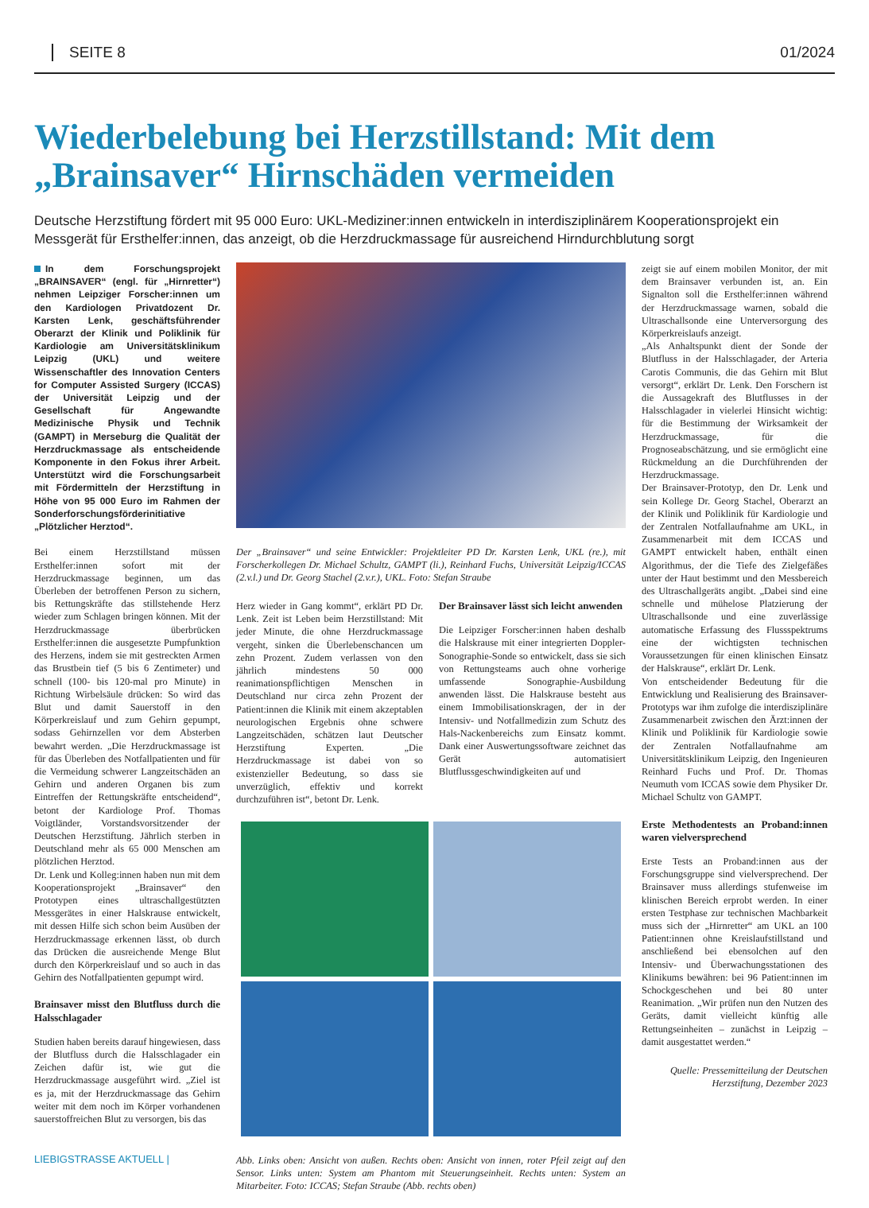SEITE 8 01/2024
Wiederbelebung bei Herzstillstand: Mit dem „Brainsaver“ Hirnschäden vermeiden
Deutsche Herzstiftung fördert mit 95 000 Euro: UKL-Mediziner:innen entwickeln in interdisziplinärem Kooperationsprojekt ein Messgerät für Ersthelfer:innen, das anzeigt, ob die Herzdruckmassage für ausreichend Hirndurchblutung sorgt
In dem Forschungsprojekt „BRAINSAVER“ (engl. für „Hirnretter“) nehmen Leipziger Forscher:innen um den Kardiologen Privatdozent Dr. Karsten Lenk, geschäftsführender Oberarzt der Klinik und Poliklinik für Kardiologie am Universitätsklinikum Leipzig (UKL) und weitere Wissenschaftler des Innovation Centers for Computer Assisted Surgery (ICCAS) der Universität Leipzig und der Gesellschaft für Angewandte Medizinische Physik und Technik (GAMPT) in Merseburg die Qualität der Herzdruckmassage als entscheidende Komponente in den Fokus ihrer Arbeit. Unterstützt wird die Forschungsarbeit mit Fördermitteln der Herzstiftung in Höhe von 95 000 Euro im Rahmen der Sonderforschungsförderinitiative „Plötzlicher Herztod“.
Bei einem Herzstillstand müssen Ersthelfer:innen sofort mit der Herzdruckmassage beginnen, um das Überleben der betroffenen Person zu sichern, bis Rettungskräfte das stillstehende Herz wieder zum Schlagen bringen können. Mit der Herzdruckmassage überbrücken Ersthelfer:innen die ausgesetzte Pumpfunktion des Herzens, indem sie mit gestreckten Armen das Brustbein tief (5 bis 6 Zentimeter) und schnell (100- bis 120-mal pro Minute) in Richtung Wirbelsäule drücken: So wird das Blut und damit Sauerstoff in den Körperkreislauf und zum Gehirn gepumpt, sodass Gehirnzellen vor dem Absterben bewahrt werden. „Die Herzdruckmassage ist für das Überleben des Notfallpatienten und für die Vermeidung schwerer Langzeitschäden an Gehirn und anderen Organen bis zum Eintreffen der Rettungskräfte entscheidend“, betont der Kardiologe Prof. Thomas Voigtländer, Vorstandsvorsitzender der Deutschen Herzstiftung. Jährlich sterben in Deutschland mehr als 65 000 Menschen am plötzlichen Herztod.
Dr. Lenk und Kolleg:innen haben nun mit dem Kooperationsprojekt „Brainsaver“ den Prototypen eines ultraschallgestützten Messgerätes in einer Halskrause entwickelt, mit dessen Hilfe sich schon beim Ausüben der Herzdruckmassage erkennen lässt, ob durch das Drücken die ausreichende Menge Blut durch den Körperkreislauf und so auch in das Gehirn des Notfallpatienten gepumpt wird.
Brainsaver misst den Blutfluss durch die Halsschlagader
Studien haben bereits darauf hingewiesen, dass der Blutfluss durch die Halsschlagader ein Zeichen dafür ist, wie gut die Herzdruckmassage ausgeführt wird. „Ziel ist es ja, mit der Herzdruckmassage das Gehirn weiter mit dem noch im Körper vorhandenen sauerstoffreichen Blut zu versorgen, bis das
Der „Brainsaver“ und seine Entwickler: Projektleiter PD Dr. Karsten Lenk, UKL (re.), mit Forscherkollegen Dr. Michael Schultz, GAMPT (li.), Reinhard Fuchs, Universität Leipzig/ICCAS (2.v.l.) und Dr. Georg Stachel (2.v.r.), UKL. Foto: Stefan Straube
Herz wieder in Gang kommt“, erklärt PD Dr. Lenk. Zeit ist Leben beim Herzstillstand: Mit jeder Minute, die ohne Herzdruckmassage vergeht, sinken die Überlebenschancen um zehn Prozent. Zudem verlassen von den jährlich mindestens 50 000 reanimationspflichtigen Menschen in Deutschland nur circa zehn Prozent der Patient:innen die Klinik mit einem akzeptablen neurologischen Ergebnis ohne schwere Langzeitschäden, schätzen laut Deutscher Herzstiftung Experten. „Die Herzdruckmassage ist dabei von so existenzieller Bedeutung, so dass sie unverzüglich, effektiv und korrekt durchzuführen ist“, betont Dr. Lenk.
Der Brainsaver lässt sich leicht anwenden
Die Leipziger Forscher:innen haben deshalb die Halskrause mit einer integrierten Doppler-Sonographie-Sonde so entwickelt, dass sie sich von Rettungsteams auch ohne vorherige umfassende Sonographie-Ausbildung anwenden lässt. Die Halskrause besteht aus einem Immobilisationskragen, der in der Intensiv- und Notfallmedizin zum Schutz des Hals-Nackenbereichs zum Einsatz kommt. Dank einer Auswertungssoftware zeichnet das Gerät automatisiert Blutflussgeschwindigkeiten auf und
Abb. Links oben: Ansicht von außen. Rechts oben: Ansicht von innen, roter Pfeil zeigt auf den Sensor. Links unten: System am Phantom mit Steuerungseinheit. Rechts unten: System an Mitarbeiter. Foto: ICCAS; Stefan Straube (Abb. rechts oben)
zeigt sie auf einem mobilen Monitor, der mit dem Brainsaver verbunden ist, an. Ein Signalton soll die Ersthelfer:innen während der Herzdruckmassage warnen, sobald die Ultraschallsonde eine Unterversorgung des Körperkreislaufs anzeigt.
„Als Anhaltspunkt dient der Sonde der Blutfluss in der Halsschlagader, der Arteria Carotis Communis, die das Gehirn mit Blut versorgt“, erklärt Dr. Lenk. Den Forschern ist die Aussagekraft des Blutflusses in der Halsschlagader in vielerlei Hinsicht wichtig: für die Bestimmung der Wirksamkeit der Herzdruckmassage, für die Prognoseabschätzung, und sie ermöglicht eine Rückmeldung an die Durchführenden der Herzdruckmassage.
Der Brainsaver-Prototyp, den Dr. Lenk und sein Kollege Dr. Georg Stachel, Oberarzt an der Klinik und Poliklinik für Kardiologie und der Zentralen Notfallaufnahme am UKL, in Zusammenarbeit mit dem ICCAS und GAMPT entwickelt haben, enthält einen Algorithmus, der die Tiefe des Zielgefäßes unter der Haut bestimmt und den Messbereich des Ultraschallgeräts angibt. „Dabei sind eine schnelle und mühelose Platzierung der Ultraschallsonde und eine zuverlässige automatische Erfassung des Flussspektrums eine der wichtigsten technischen Voraussetzungen für einen klinischen Einsatz der Halskrause“, erklärt Dr. Lenk.
Von entscheidender Bedeutung für die Entwicklung und Realisierung des Brainsaver-Prototyps war ihm zufolge die interdisziplinäre Zusammenarbeit zwischen den Ärzt:innen der Klinik und Poliklinik für Kardiologie sowie der Zentralen Notfallaufnahme am Universitätsklinikum Leipzig, den Ingenieuren Reinhard Fuchs und Prof. Dr. Thomas Neumuth vom ICCAS sowie dem Physiker Dr. Michael Schultz von GAMPT.
Erste Methodentests an Proband:innen waren vielversprechend
Erste Tests an Proband:innen aus der Forschungsgruppe sind vielversprechend. Der Brainsaver muss allerdings stufenweise im klinischen Bereich erprobt werden. In einer ersten Testphase zur technischen Machbarkeit muss sich der „Hirnretter“ am UKL an 100 Patient:innen ohne Kreislaufstillstand und anschließend bei ebensolchen auf den Intensiv- und Überwachungsstationen des Klinikums bewähren: bei 96 Patient:innen im Schockgeschehen und bei 80 unter Reanimation. „Wir prüfen nun den Nutzen des Geräts, damit vielleicht künftig alle Rettungseinheiten – zunächst in Leipzig – damit ausgestattet werden.“
Quelle: Pressemitteilung der Deutschen Herzstiftung, Dezember 2023
LIEBIGSTRASSE AKTUELL |